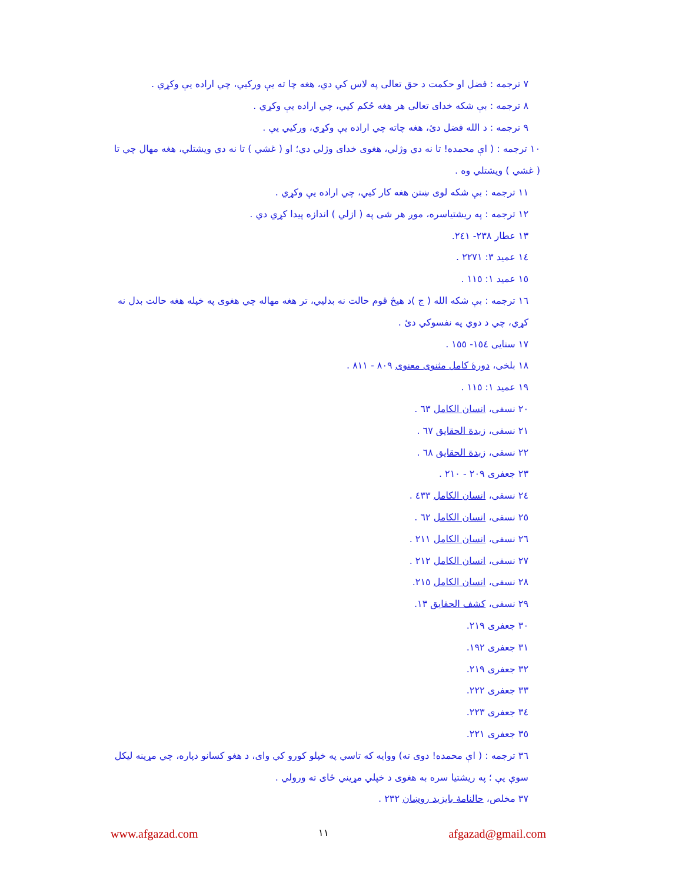٧ ترجمه : فضل او حکمت د حق تعالی په لاس کي دي، هغه چا ته يې ورکيي، چي اراده يې وکړي .
٨ ترجمه : بې شکه خدای تعالی هر هغه حُکم کيي، چي اراده يې وکړي .
٩ ترجمه : د الله فضل دئ، هغه چاته چي اراده يې وکړي، ورکيي يې .
١٠ ترجمه : ( اې محمده! تا نه دي وژلي، هغوی خدای وژلي دي؛ او ( غشي ) تا نه دي ويشتلي، هغه مهال چي تا ( غشي ) ويشتلي وه .
١١ ترجمه : بې شکه لوی ښتن هغه کار کيي، چي اراده يې وکړي .
١٢ ترجمه : په ريشتياسره، موږ هر شی په ( ازلي ) اندازه پيدا کړي دي .
١٣ عطار ٢٣٨- ٢٤١.
١٤ عميد ٣: ٢٢٧١ .
١٥ عميد ١: ١١٥ .
١٦ ترجمه : بې شکه الله ( ج )د هيڅ قوم حالت نه بدليي، تر هغه مهاله چي هغوی په خپله هغه حالت بدل نه کړي، چي د دوي په نفسوکي دئ .
١٧ سنايی ١٥٤- ١٥٥ .
١٨ بلخی، دورهٔ کامل مثنوی معنوی ٨٠٩ - ٨١١ .
١٩ عميد ١: ١١٥ .
٢٠ نسفی، انسان الکامل ٦٣ .
٢١ نسفی، زبدة الحقايق ٦٧ .
٢٢ نسفی، زبدة الحقايق ٦٨ .
٢٣ جعفری ٢٠٩ - ٢١٠ .
٢٤ نسفی، انسان الکامل ٤٣٣ .
٢٥ نسفی، انسان الکامل ٦٢ .
٢٦ نسفی، انسان الکامل ٢١١ .
٢٧ نسفی، انسان الکامل ٢١٢ .
٢٨ نسفی، انسان الکامل ٢١٥.
٢٩ نسفی، کشف الحقايق ١٣.
٣٠ جعفری ٢١٩.
٣١ جعفری ١٩٢.
٣٢ جعفری ٢١٩.
٣٣ جعفری ٢٢٢.
٣٤ جعفری ٢٢٣.
٣٥ جعفری ٢٢١.
٣٦ ترجمه : ( اې محمده! دوی ته) ووايه که تاسي په خپلو کورو کي وای، د هغو کسانو دپاره، چي مړينه ليکل سوې يې ؛ په ريشتيا سره به هغوی د خپلي مړيني ځای ته ورولي .
٣٧ مخلص، حالنامهٔ بايزيد روښان ٢٣٢ .
www.afgazad.com ١١ afgazad@gmail.com